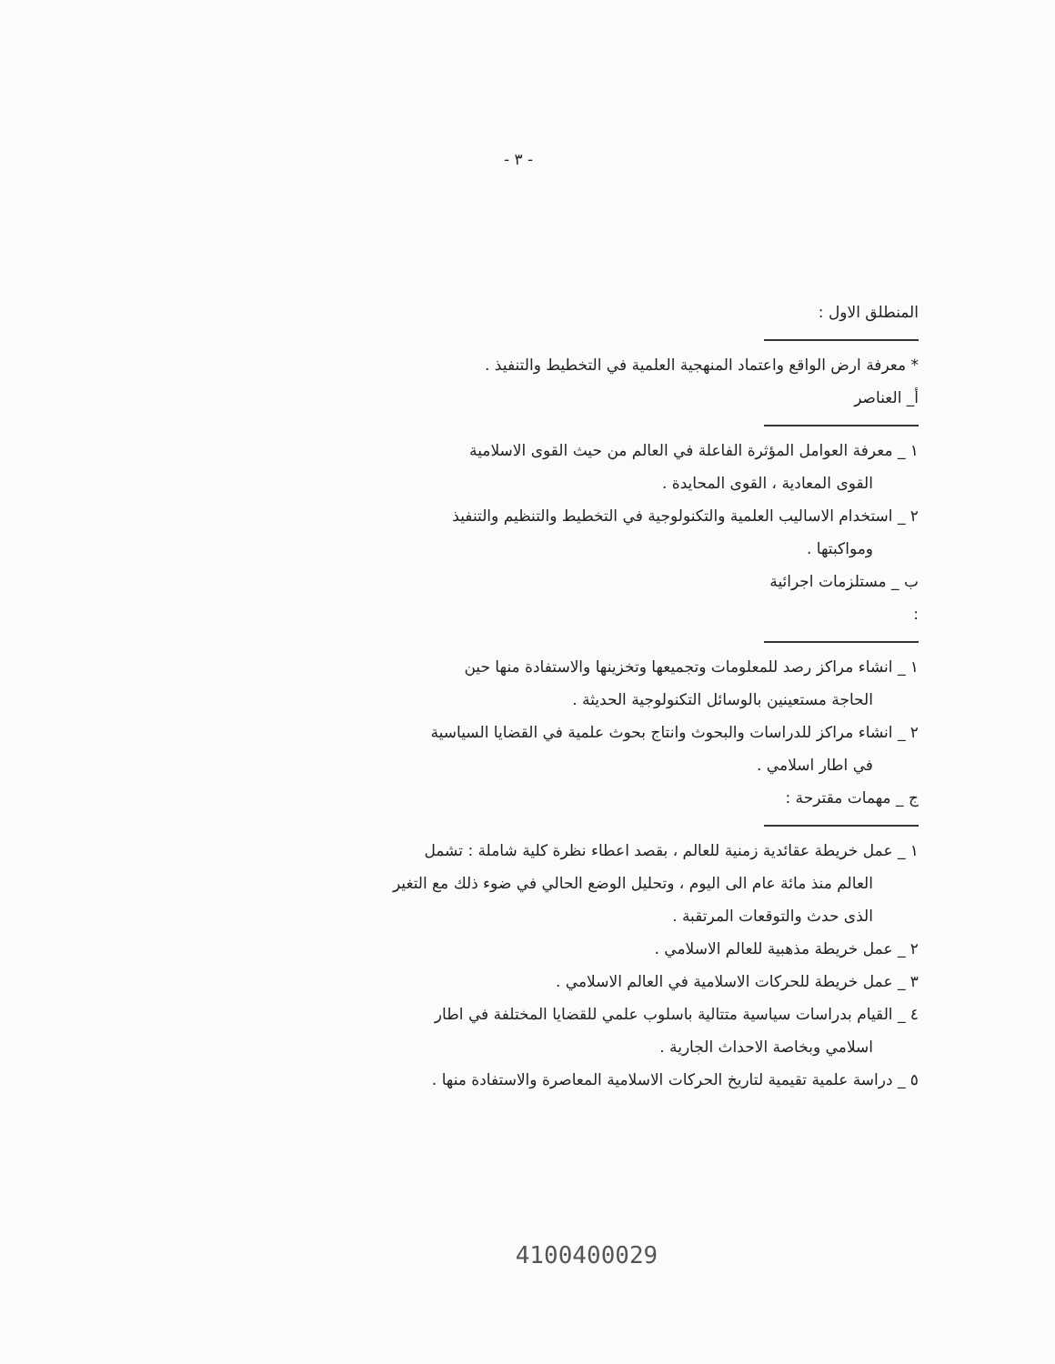- ٣ -
المنطلق الاول :
* معرفة ارض الواقع واعتماد المنهجية العلمية في التخطيط والتنفيذ .
أ_ العناصر
١ _ معرفة العوامل المؤثرة الفاعلة في العالم من حيث القوى الاسلامية
القوى المعادية ، القوى المحايدة .
٢ _ استخدام الاساليب العلمية والتكنولوجية في التخطيط والتنظيم والتنفيذ
ومواكبتها .
ب _ مستلزمات اجرائية :
١ _ انشاء مراكز رصد للمعلومات وتجميعها وتخزينها والاستفادة منها حين
الحاجة مستعينين بالوسائل التكنولوجية الحديثة .
٢ _ انشاء مراكز للدراسات والبحوث وانتاج بحوث علمية في القضايا السياسية
في اطار اسلامي .
ج _ مهمات مقترحة :
١ _ عمل خريطة عقائدية زمنية للعالم ، بقصد اعطاء نظرة كلية شاملة : تشمل
العالم منذ مائة عام الى اليوم ، وتحليل الوضع الحالي في ضوء ذلك مع التغير
الذى حدث والتوقعات المرتقبة .
٢ _ عمل خريطة مذهبية للعالم الاسلامي .
٣ _ عمل خريطة للحركات الاسلامية في العالم الاسلامي .
٤ _ القيام بدراسات سياسية متتالية باسلوب علمي للقضايا المختلفة في اطار
اسلامي وبخاصة الاحداث الجارية .
٥ _ دراسة علمية تقيمية لتاريخ الحركات الاسلامية المعاصرة والاستفادة منها .
4100400029